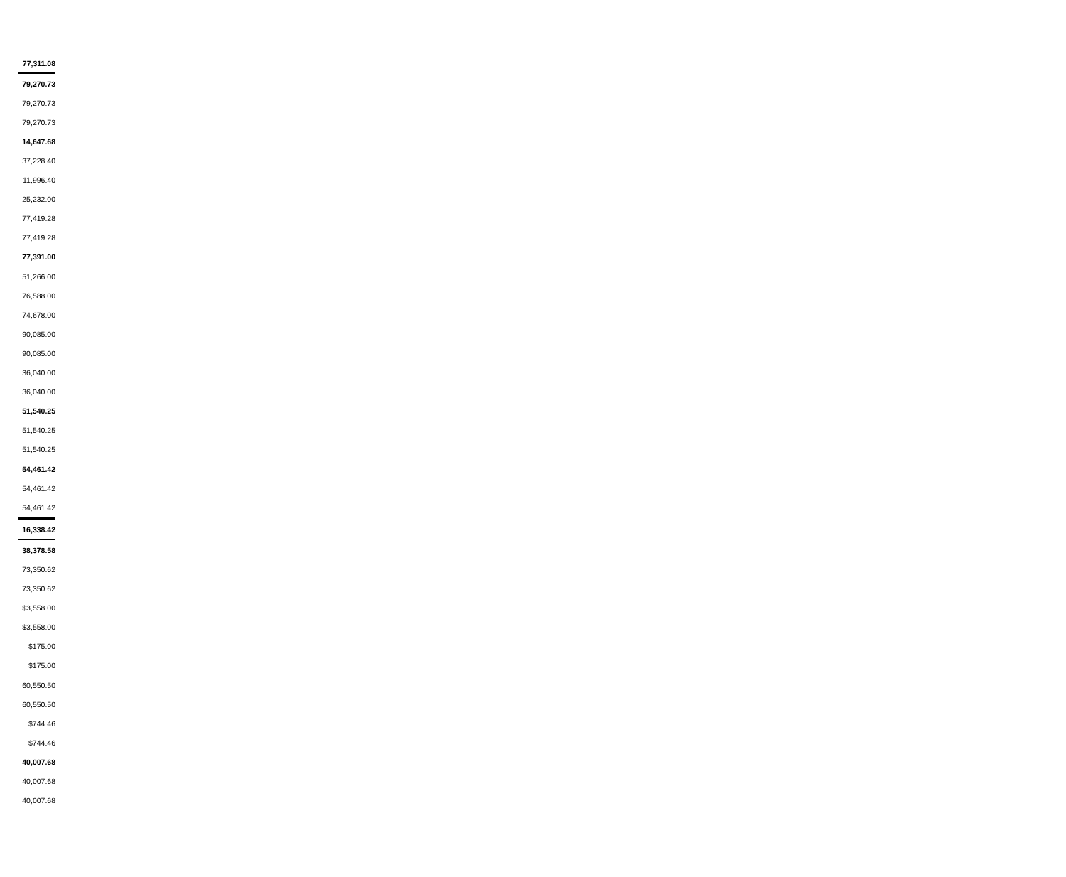| 77,311.08 |
| 79,270.73 |
| 79,270.73 |
| 79,270.73 |
| 14,647.68 |
| 37,228.40 |
| 11,996.40 |
| 25,232.00 |
| 77,419.28 |
| 77,419.28 |
| 77,391.00 |
| 51,266.00 |
| 76,588.00 |
| 74,678.00 |
| 90,085.00 |
| 90,085.00 |
| 36,040.00 |
| 36,040.00 |
| 51,540.25 |
| 51,540.25 |
| 51,540.25 |
| 54,461.42 |
| 54,461.42 |
| 54,461.42 |
| 16,338.42 |
| 38,378.58 |
| 73,350.62 |
| 73,350.62 |
| $3,558.00 |
| $3,558.00 |
| $175.00 |
| $175.00 |
| 60,550.50 |
| 60,550.50 |
| $744.46 |
| $744.46 |
| 40,007.68 |
| 40,007.68 |
| 40,007.68 |